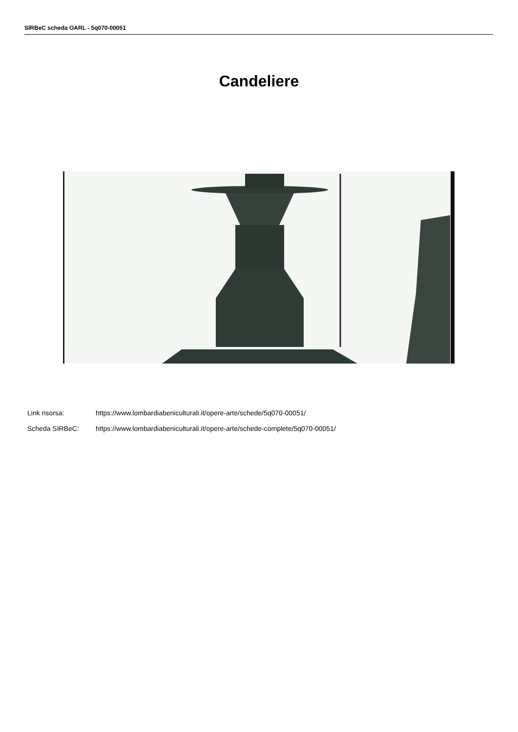SIRBeC scheda OARL - 5q070-00051
Candeliere
Link risorsa: https://www.lombardiabeniculturali.it/opere-arte/schede/5q070-00051/
Scheda SIRBeC: https://www.lombardiabeniculturali.it/opere-arte/schede-complete/5q070-00051/